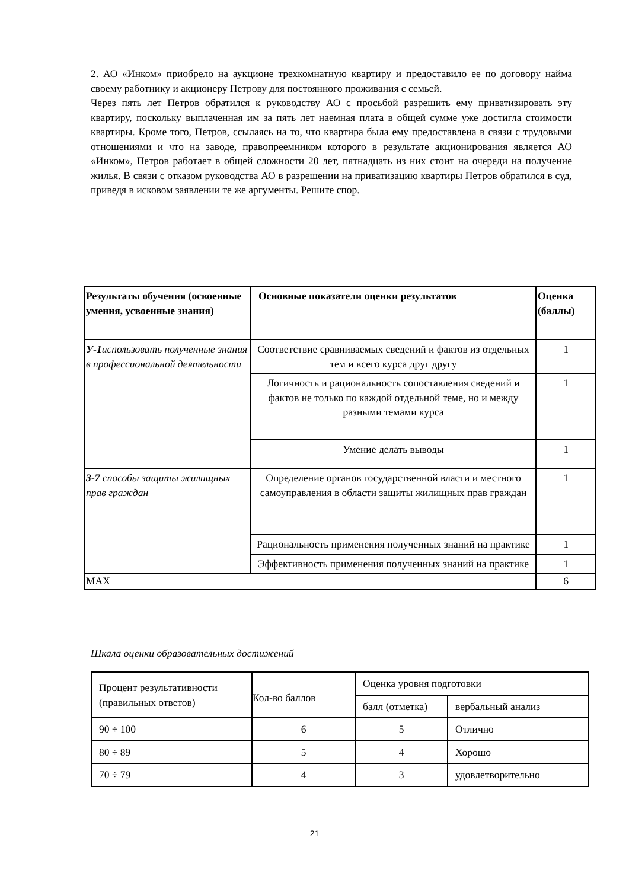2. АО «Инком» приобрело на аукционе трехкомнатную квартиру и предоставило ее по договору найма своему работнику и акционеру Петрову для постоянного проживания с семьей.
Через пять лет Петров обратился к руководству АО с просьбой разрешить ему приватизировать эту квартиру, поскольку выплаченная им за пять лет наемная плата в общей сумме уже достигла стоимости квартиры. Кроме того, Петров, ссылаясь на то, что квартира была ему предоставлена в связи с трудовыми отношениями и что на заводе, правопреемником которого в результате акционирования является АО «Инком», Петров работает в общей сложности 20 лет, пятнадцать из них стоит на очереди на получение жилья. В связи с отказом руководства АО в разрешении на приватизацию квартиры Петров обратился в суд, приведя в исковом заявлении те же аргументы. Решите спор.
| Результаты обучения (освоенные умения, усвоенные знания) | Основные показатели оценки результатов | Оценка (баллы) |
| --- | --- | --- |
| У-1 использовать полученные знания в профессиональной деятельности | Соответствие сравниваемых сведений и фактов из отдельных тем и всего курса друг другу | 1 |
| | Логичность и рациональность сопоставления сведений и фактов не только по каждой отдельной теме, но и между разными темами курса | 1 |
| | Умение делать выводы | 1 |
| З-7 способы защиты жилищных прав граждан | Определение органов государственной власти и местного самоуправления в области защиты жилищных прав граждан | 1 |
| | Рациональность применения полученных знаний на практике | 1 |
| | Эффективность применения полученных знаний на практике | 1 |
| MAX | | 6 |
Шкала оценки образовательных достижений
| Процент результативности (правильных ответов) | Кол-во баллов | Оценка уровня подготовки | |
| | | балл (отметка) | вербальный анализ |
| 90 ÷ 100 | 6 | 5 | Отлично |
| 80 ÷ 89 | 5 | 4 | Хорошо |
| 70 ÷ 79 | 4 | 3 | удовлетворительно |
21